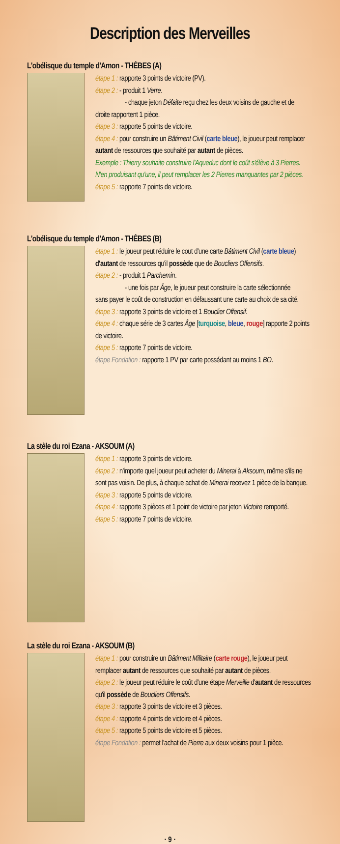Description des Merveilles
L'obélisque du temple d'Amon - THÈBES (A)
étape 1 : rapporte 3 points de victoire (PV).
étape 2 : - produit 1 Verre.
- chaque jeton Défaite reçu chez les deux voisins de gauche et de
droite rapportent 1 pièce.
étape 3 : rapporte 5 points de victoire.
étape 4 : pour construire un Bâtiment Civil (carte bleue), le joueur peut remplacer autant de ressources que souhaité par autant de pièces.
Exemple : Thierry souhaite construire l'Aqueduc dont le coût s'élève à 3 Pierres. N'en produisant qu'une, il peut remplacer les 2 Pierres manquantes par 2 pièces.
étape 5 : rapporte 7 points de victoire.
L'obélisque du temple d'Amon - THÈBES (B)
étape 1 : le joueur peut réduire le cout d'une carte Bâtiment Civil (carte bleue) d'autant de ressources qu'il possède que de Boucliers Offensifs.
étape 2 : - produit 1 Parchemin.
- une fois par Âge, le joueur peut construire la carte sélectionnée
sans payer le coût de construction en défaussant une carte au choix de sa cité.
étape 3 : rapporte 3 points de victoire et 1 Bouclier Offensif.
étape 4 : chaque série de 3 cartes Âge [turquoise, bleue, rouge] rapporte 2 points de victoire.
étape 5 : rapporte 7 points de victoire.
étape Fondation : rapporte 1 PV par carte possédant au moins 1 BO.
La stèle du roi Ezana - AKSOUM (A)
étape 1 : rapporte 3 points de victoire.
étape 2 : n'importe quel joueur peut acheter du Minerai à Aksoum, même s'ils ne sont pas voisin. De plus, à chaque achat de Minerai recevez 1 pièce de la banque.
étape 3 : rapporte 5 points de victoire.
étape 4 : rapporte 3 pièces et 1 point de victoire par jeton Victoire remporté.
étape 5 : rapporte 7 points de victoire.
La stèle du roi Ezana - AKSOUM (B)
étape 1 : pour construire un Bâtiment Militaire (carte rouge), le joueur peut remplacer autant de ressources que souhaité par autant de pièces.
étape 2 : le joueur peut réduire le coût d'une étape Merveille d'autant de ressources qu'il possède de Boucliers Offensifs.
étape 3 : rapporte 3 points de victoire et 3 pièces.
étape 4 : rapporte 4 points de victoire et 4 pièces.
étape 5 : rapporte 5 points de victoire et 5 pièces.
étape Fondation : permet l'achat de Pierre aux deux voisins pour 1 pièce.
· 9 ·